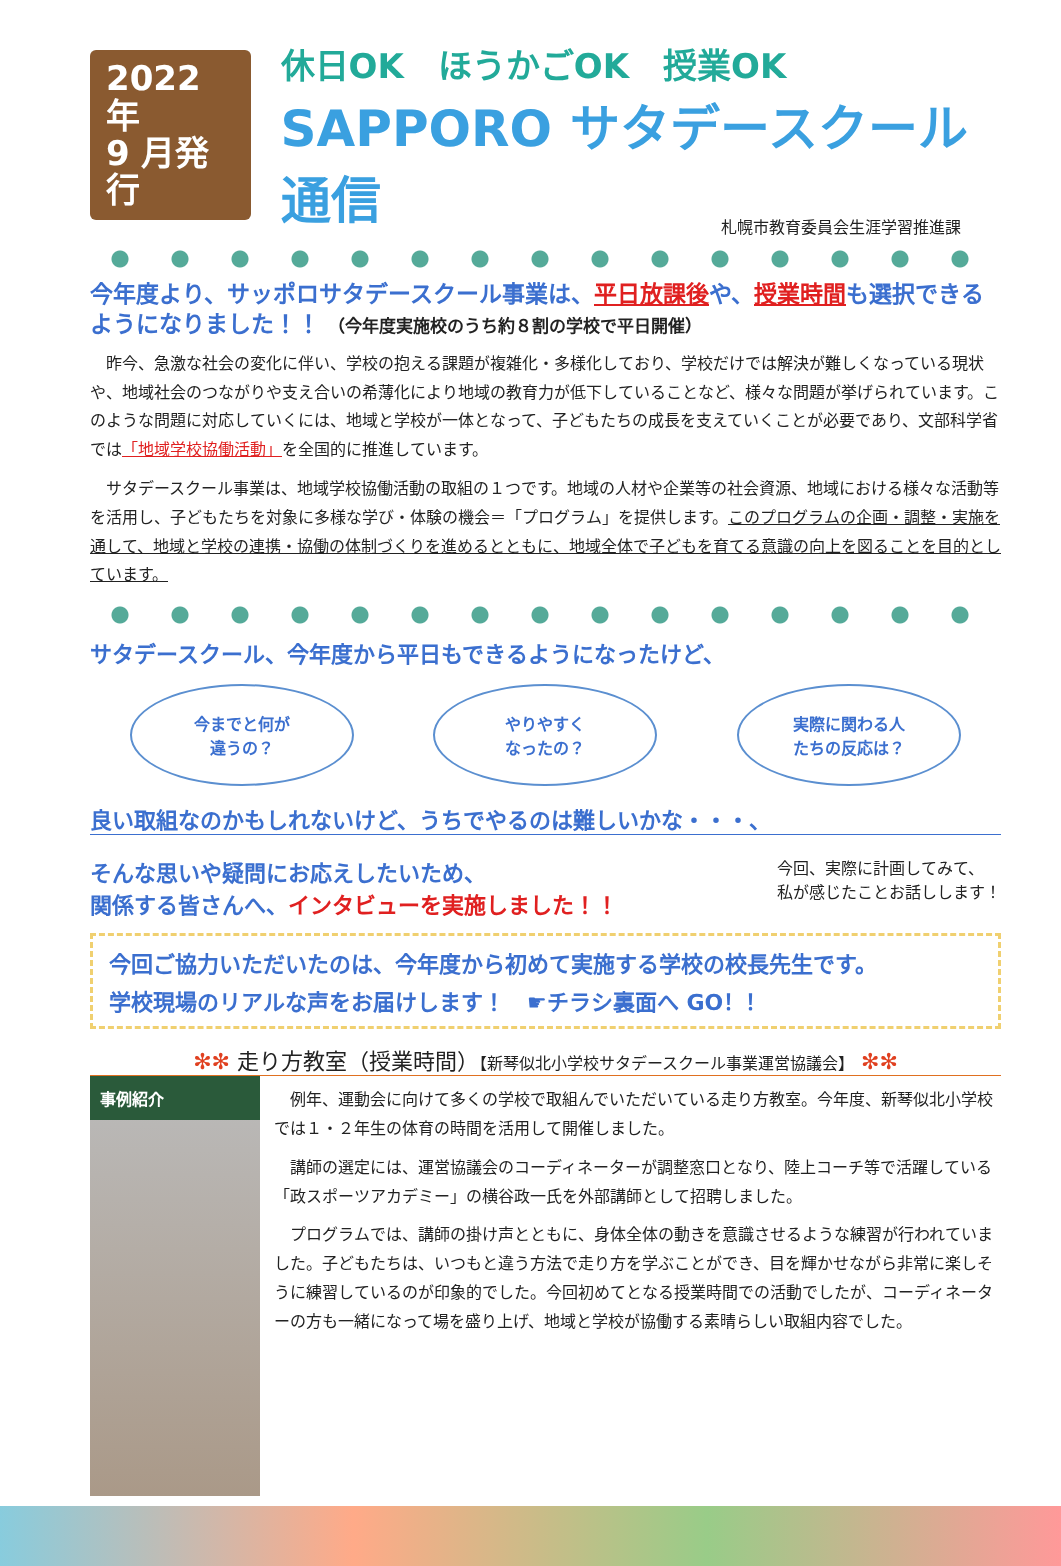2022 年
9 月発行
休日OK　ほうかごOK　授業OK
SAPPORO サタデースクール通信
札幌市教育委員会生涯学習推進課
今年度より、サッポロサタデースクール事業は、平日放課後や、授業時間も選択できるようになりました！！ （今年度実施校のうち約８割の学校で平日開催）
昨今、急激な社会の変化に伴い、学校の抱える課題が複雑化・多様化しており、学校だけでは解決が難しくなっている現状や、地域社会のつながりや支え合いの希薄化により地域の教育力が低下していることなど、様々な問題が挙げられています。このような問題に対応していくには、地域と学校が一体となって、子どもたちの成長を支えていくことが必要であり、文部科学省では「地域学校協働活動」を全国的に推進しています。
サタデースクール事業は、地域学校協働活動の取組の１つです。地域の人材や企業等の社会資源、地域における様々な活動等を活用し、子どもたちを対象に多様な学び・体験の機会＝「プログラム」を提供します。このプログラムの企画・調整・実施を通して、地域と学校の連携・協働の体制づくりを進めるとともに、地域全体で子どもを育てる意識の向上を図ることを目的としています。
サタデースクール、今年度から平日もできるようになったけど、
今までと何が
違うの？
やりやすく
なったの？
実際に関わる人
たちの反応は？
良い取組なのかもしれないけど、うちでやるのは難しいかな・・・、
そんな思いや疑問にお応えしたいため、
関係する皆さんへ、インタビューを実施しました！！
今回、実際に計画してみて、
私が感じたことお話しします！
今回ご協力いただいたのは、今年度から初めて実施する学校の校長先生です。
学校現場のリアルな声をお届けします！　☛チラシ裏面へ GO！！
✻✻ 走り方教室（授業時間）【新琴似北小学校サタデースクール事業運営協議会】 ✻✻
事例紹介
例年、運動会に向けて多くの学校で取組んでいただいている走り方教室。今年度、新琴似北小学校では１・２年生の体育の時間を活用して開催しました。
講師の選定には、運営協議会のコーディネーターが調整窓口となり、陸上コーチ等で活躍している「政スポーツアカデミー」の横谷政一氏を外部講師として招聘しました。
プログラムでは、講師の掛け声とともに、身体全体の動きを意識させるような練習が行われていました。子どもたちは、いつもと違う方法で走り方を学ぶことができ、目を輝かせながら非常に楽しそうに練習しているのが印象的でした。今回初めてとなる授業時間での活動でしたが、コーディネーターの方も一緒になって場を盛り上げ、地域と学校が協働する素晴らしい取組内容でした。